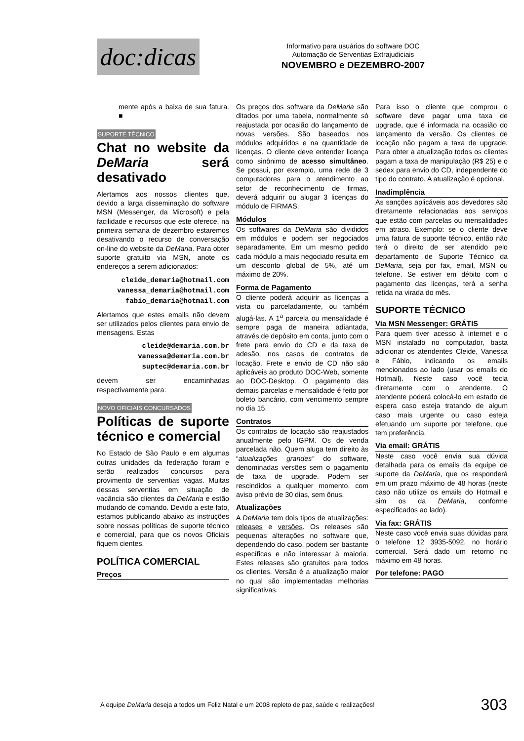doc:dicas
Informativo para usuários do software DOC
Automação de Serventias Extrajudiciais
NOVEMBRO e DEZEMBRO-2007
mente após a baixa de sua fatura. ■
SUPORTE TÉCNICO
Chat no website da DeMaria será desativado
Alertamos aos nossos clientes que, devido a larga disseminação do software MSN (Messenger, da Microsoft) e pela facilidade e recursos que este oferece, na primeira semana de dezembro estaremos desativando o recurso de conversação on-line do website da DeMaria. Para obter suporte gratuito via MSN, anote os endereços a serem adicionados:
cleide_demaria@hotmail.com
vanessa_demaria@hotmail.com
fabio_demaria@hotmail.com
Alertamos que estes emails não devem ser utilizados pelos clientes para envio de mensagens. Estas
cleide@demaria.com.br
vanessa@demaria.com.br
suptec@demaria.com.br
devem ser encaminhadas respectivamente para:
NOVO OFICIAIS CONCURSADOS
Políticas de suporte técnico e comercial
No Estado de São Paulo e em algumas outras unidades da federação foram e serão realizados concursos para provimento de serventias vagas. Muitas dessas serventias em situação de vacância são clientes da DeMaria e estão mudando de comando. Devido a este fato, estamos publicando abaixo as instruções sobre nossas políticas de suporte técnico e comercial, para que os novos Oficiais fiquem cientes.
POLÍTICA COMERCIAL
Preços
Os preços dos software da DeMaria são ditados por uma tabela, normalmente só reajustada por ocasião do lançamento de novas versões. São baseados nos módulos adquiridos e na quantidade de licenças. O cliente deve entender licença como sinônimo de acesso simultâneo. Se possui, por exemplo, uma rede de 3 computadores para o atendimento ao setor de reconhecimento de firmas, deverá adquirir ou alugar 3 licenças do módulo de FIRMAS.
Módulos
Os softwares da DeMaria são divididos em módulos e podem ser negociados separadamente. Em um mesmo pedido cada módulo a mais negociado resulta em um desconto global de 5%, até um máximo de 20%.
Forma de Pagamento
O cliente poderá adquirir as licenças a vista ou parceladamente, ou também alugá-las. A 1<sup>a</sup> parcela ou mensalidade é sempre paga de maneira adiantada, através de depósito em conta, junto com o frete para envio do CD e da taxa de adesão, nos casos de contratos de locação. Frete e envio de CD não são aplicáveis ao produto DOC-Web, somente ao DOC-Desktop. O pagamento das demais parcelas e mensalidade é feito por boleto bancário, com vencimento sempre no dia 15.
Contratos
Os contratos de locação são reajustados anualmente pelo IGPM. Os de venda parcelada não. Quem aluga tem direito às “atualizações grandes” do software, denominadas versões sem o pagamento de taxa de upgrade. Podem ser rescindidos a qualquer momento, com aviso prévio de 30 dias, sem ônus.
Atualizações
A DeMaria tem dois tipos de atualizações: releases e versões. Os releases são pequenas alterações no software que, dependendo do caso, podem ser bastante específicas e não interessar à maioria. Estes releases são gratuitos para todos os clientes. Versão é a atualização maior no qual são implementadas melhorias significativas.
Para isso o cliente que comprou o software deve pagar uma taxa de upgrade, que é informada na ocasião do lançamento da versão. Os clientes de locação não pagam a taxa de upgrade. Para obter a atualização todos os clientes pagam a taxa de manipulação (R$ 25) e o sedex para envio do CD, independente do tipo do contrato. A atualização é opcional.
Inadimplência
As sanções aplicáveis aos devedores são diretamente relacionadas aos serviços que estão com parcelas ou mensalidades em atraso. Exemplo: se o cliente deve uma fatura de suporte técnico, então não terá o direito de ser atendido pelo departamento de Suporte Técnico da DeMaria, seja por fax, email, MSN ou telefone. Se estiver em débito com o pagamento das licenças, terá a senha retida na virada do mês.
SUPORTE TÉCNICO
Via MSN Messenger: GRÁTIS
Para quem tiver acesso à internet e o MSN instalado no computador, basta adicionar os atendentes Cleide, Vanessa e Fábio, indicando os emails mencionados ao lado (usar os emails do Hotmail). Neste caso você tecla diretamente com o atendente. O atendente poderá colocá-lo em estado de espera caso esteja tratando de algum caso mais urgente ou caso esteja efetuando um suporte por telefone, que tem preferência.
Via email: GRÁTIS
Neste caso você envia sua dúvida detalhada para os emails da equipe de suporte da DeMaria, que os responderá em um prazo máximo de 48 horas (neste caso não utilize os emails do Hotmail e sim os da DeMaria, conforme especificados ao lado).
Via fax: GRÁTIS
Neste caso você envia suas dúvidas para o telefone 12 3935-5092, no horário comercial. Será dado um retorno no máximo em 48 horas.
Por telefone: PAGO
A equipe DeMaria deseja a todos um Feliz Natal e um 2008 repleto de paz, saúde e realizações! 303